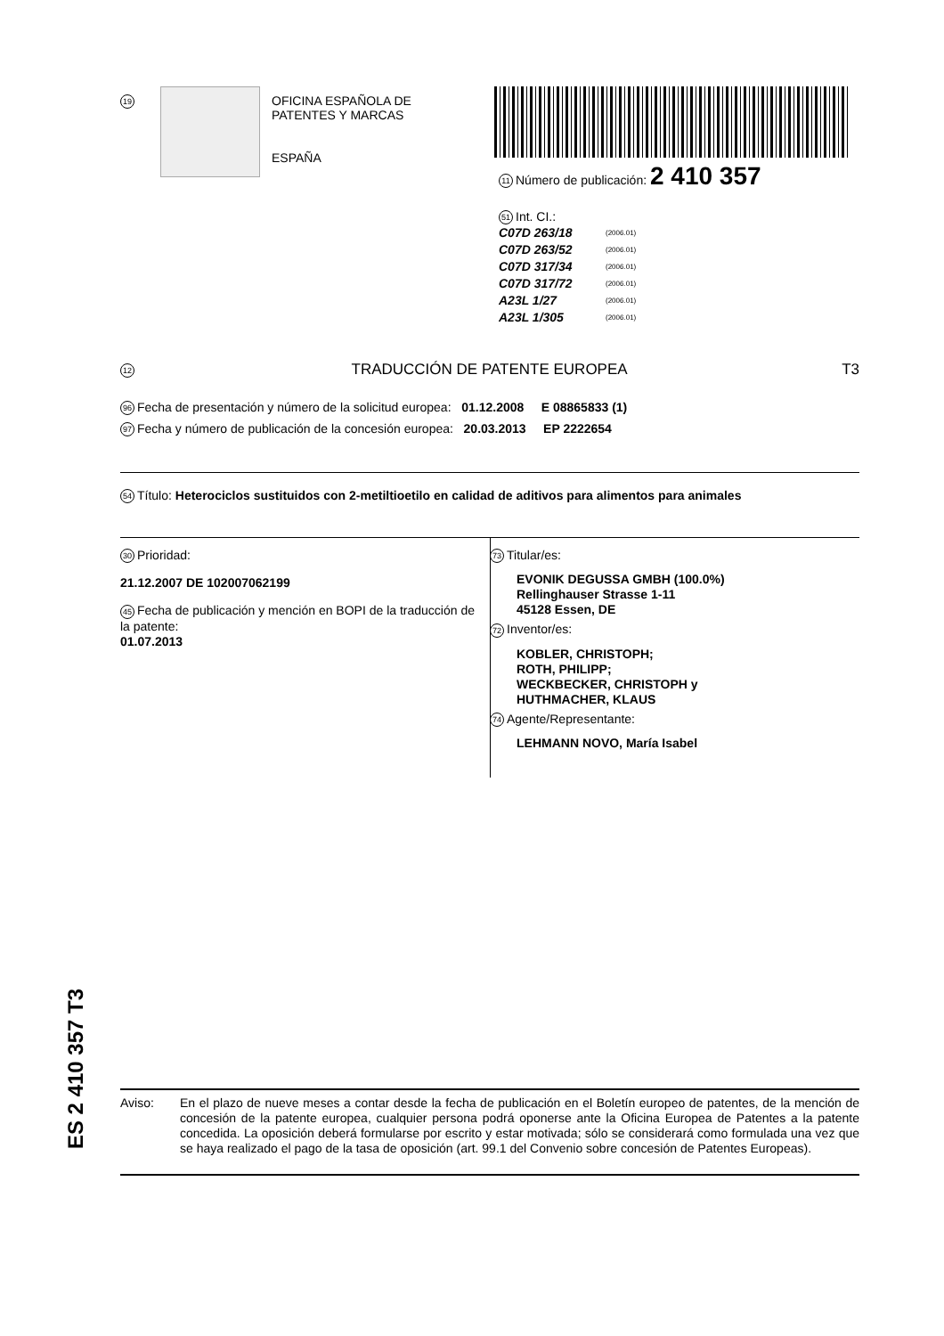19
OFICINA ESPAÑOLA DE
PATENTES Y MARCAS
ESPAÑA
11 Número de publicación: 2 410 357
51 Int. CI.:
C07D 263/18 (2006.01)
C07D 263/52 (2006.01)
C07D 317/34 (2006.01)
C07D 317/72 (2006.01)
A23L 1/27 (2006.01)
A23L 1/305 (2006.01)
12 TRADUCCIÓN DE PATENTE EUROPEA T3
96 Fecha de presentación y número de la solicitud europea: 01.12.2008 E 08865833 (1)
97 Fecha y número de publicación de la concesión europea: 20.03.2013 EP 2222654
54 Título: Heterociclos sustituidos con 2-metiltioetilo en calidad de aditivos para alimentos para animales
30 Prioridad:
21.12.2007 DE 102007062199
45 Fecha de publicación y mención en BOPI de la traducción de la patente:
01.07.2013
73 Titular/es:
EVONIK DEGUSSA GMBH (100.0%)
Rellinghauser Strasse 1-11
45128 Essen, DE
72 Inventor/es:
KOBLER, CHRISTOPH;
ROTH, PHILIPP;
WECKBECKER, CHRISTOPH y
HUTHMACHER, KLAUS
74 Agente/Representante:
LEHMANN NOVO, María Isabel
ES 2 410 357 T3
Aviso: En el plazo de nueve meses a contar desde la fecha de publicación en el Boletín europeo de patentes, de la mención de concesión de la patente europea, cualquier persona podrá oponerse ante la Oficina Europea de Patentes a la patente concedida. La oposición deberá formularse por escrito y estar motivada; sólo se considerará como formulada una vez que se haya realizado el pago de la tasa de oposición (art. 99.1 del Convenio sobre concesión de Patentes Europeas).